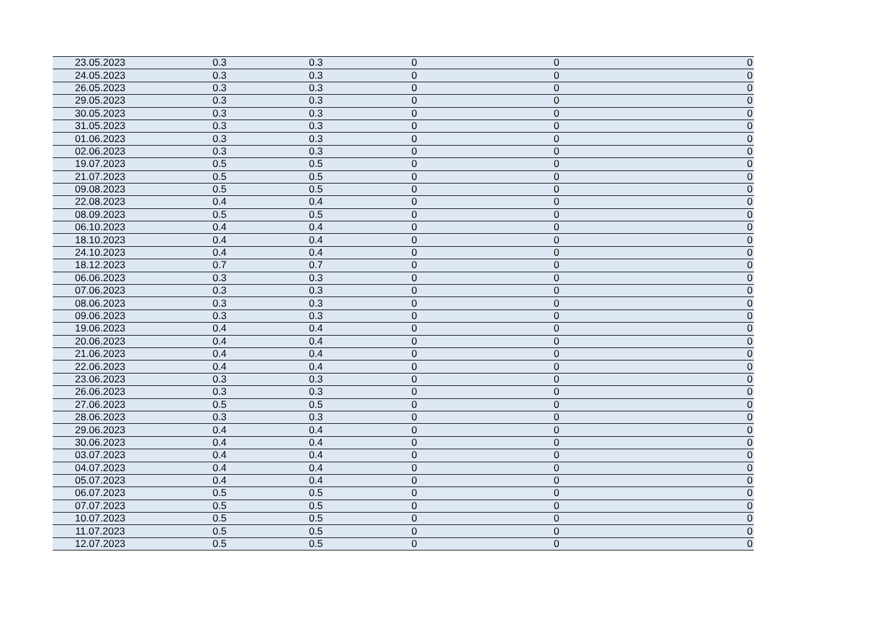| 23.05.2023 | 0.3 | 0.3 | 0 | 0 | 0 |
| 24.05.2023 | 0.3 | 0.3 | 0 | 0 | 0 |
| 26.05.2023 | 0.3 | 0.3 | 0 | 0 | 0 |
| 29.05.2023 | 0.3 | 0.3 | 0 | 0 | 0 |
| 30.05.2023 | 0.3 | 0.3 | 0 | 0 | 0 |
| 31.05.2023 | 0.3 | 0.3 | 0 | 0 | 0 |
| 01.06.2023 | 0.3 | 0.3 | 0 | 0 | 0 |
| 02.06.2023 | 0.3 | 0.3 | 0 | 0 | 0 |
| 19.07.2023 | 0.5 | 0.5 | 0 | 0 | 0 |
| 21.07.2023 | 0.5 | 0.5 | 0 | 0 | 0 |
| 09.08.2023 | 0.5 | 0.5 | 0 | 0 | 0 |
| 22.08.2023 | 0.4 | 0.4 | 0 | 0 | 0 |
| 08.09.2023 | 0.5 | 0.5 | 0 | 0 | 0 |
| 06.10.2023 | 0.4 | 0.4 | 0 | 0 | 0 |
| 18.10.2023 | 0.4 | 0.4 | 0 | 0 | 0 |
| 24.10.2023 | 0.4 | 0.4 | 0 | 0 | 0 |
| 18.12.2023 | 0.7 | 0.7 | 0 | 0 | 0 |
| 06.06.2023 | 0.3 | 0.3 | 0 | 0 | 0 |
| 07.06.2023 | 0.3 | 0.3 | 0 | 0 | 0 |
| 08.06.2023 | 0.3 | 0.3 | 0 | 0 | 0 |
| 09.06.2023 | 0.3 | 0.3 | 0 | 0 | 0 |
| 19.06.2023 | 0.4 | 0.4 | 0 | 0 | 0 |
| 20.06.2023 | 0.4 | 0.4 | 0 | 0 | 0 |
| 21.06.2023 | 0.4 | 0.4 | 0 | 0 | 0 |
| 22.06.2023 | 0.4 | 0.4 | 0 | 0 | 0 |
| 23.06.2023 | 0.3 | 0.3 | 0 | 0 | 0 |
| 26.06.2023 | 0.3 | 0.3 | 0 | 0 | 0 |
| 27.06.2023 | 0.5 | 0.5 | 0 | 0 | 0 |
| 28.06.2023 | 0.3 | 0.3 | 0 | 0 | 0 |
| 29.06.2023 | 0.4 | 0.4 | 0 | 0 | 0 |
| 30.06.2023 | 0.4 | 0.4 | 0 | 0 | 0 |
| 03.07.2023 | 0.4 | 0.4 | 0 | 0 | 0 |
| 04.07.2023 | 0.4 | 0.4 | 0 | 0 | 0 |
| 05.07.2023 | 0.4 | 0.4 | 0 | 0 | 0 |
| 06.07.2023 | 0.5 | 0.5 | 0 | 0 | 0 |
| 07.07.2023 | 0.5 | 0.5 | 0 | 0 | 0 |
| 10.07.2023 | 0.5 | 0.5 | 0 | 0 | 0 |
| 11.07.2023 | 0.5 | 0.5 | 0 | 0 | 0 |
| 12.07.2023 | 0.5 | 0.5 | 0 | 0 | 0 |